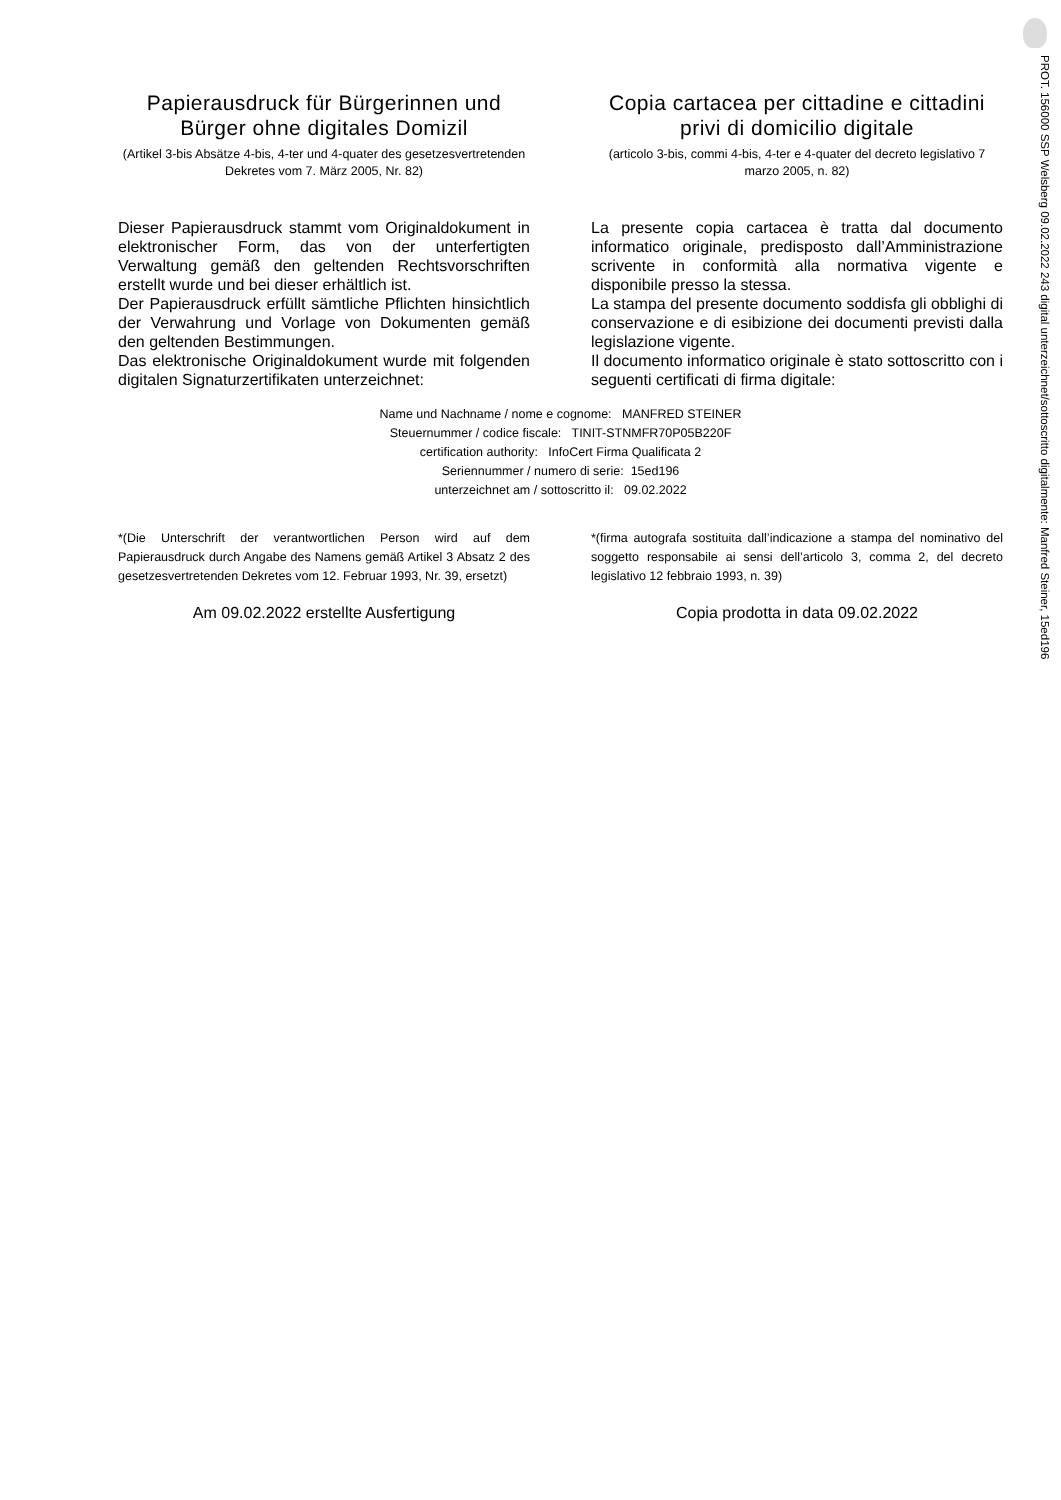PROT. 156000 SSP Welsberg 09.02.2022 243 digital unterzeichnet/sottoscritto digitalmente: Manfred Steiner, 15ed196
Papierausdruck für Bürgerinnen und Bürger ohne digitales Domizil
(Artikel 3-bis Absätze 4-bis, 4-ter und 4-quater des gesetzesvertretenden Dekretes vom 7. März 2005, Nr. 82)
Copia cartacea per cittadine e cittadini privi di domicilio digitale
(articolo 3-bis, commi 4-bis, 4-ter e 4-quater del decreto legislativo 7 marzo 2005, n. 82)
Dieser Papierausdruck stammt vom Originaldokument in elektronischer Form, das von der unterfertigten Verwaltung gemäß den geltenden Rechtsvorschriften erstellt wurde und bei dieser erhältlich ist.
Der Papierausdruck erfüllt sämtliche Pflichten hinsichtlich der Verwahrung und Vorlage von Dokumenten gemäß den geltenden Bestimmungen.
Das elektronische Originaldokument wurde mit folgenden digitalen Signaturzertifikaten unterzeichnet:
La presente copia cartacea è tratta dal documento informatico originale, predisposto dall’Amministrazione scrivente in conformità alla normativa vigente e disponibile presso la stessa.
La stampa del presente documento soddisfa gli obblighi di conservazione e di esibizione dei documenti previsti dalla legislazione vigente.
Il documento informatico originale è stato sottoscritto con i seguenti certificati di firma digitale:
Name und Nachname / nome e cognome: MANFRED STEINER
Steuernummer / codice fiscale: TINIT-STNMFR70P05B220F
certification authority: InfoCert Firma Qualificata 2
Seriennummer / numero di serie: 15ed196
unterzeichnet am / sottoscritto il: 09.02.2022
*(Die Unterschrift der verantwortlichen Person wird auf dem Papierausdruck durch Angabe des Namens gemäß Artikel 3 Absatz 2 des gesetzesvertretenden Dekretes vom 12. Februar 1993, Nr. 39, ersetzt)
Am 09.02.2022 erstellte Ausfertigung
*(firma autografa sostituita dall’indicazione a stampa del nominativo del soggetto responsabile ai sensi dell’articolo 3, comma 2, del decreto legislativo 12 febbraio 1993, n. 39)
Copia prodotta in data 09.02.2022